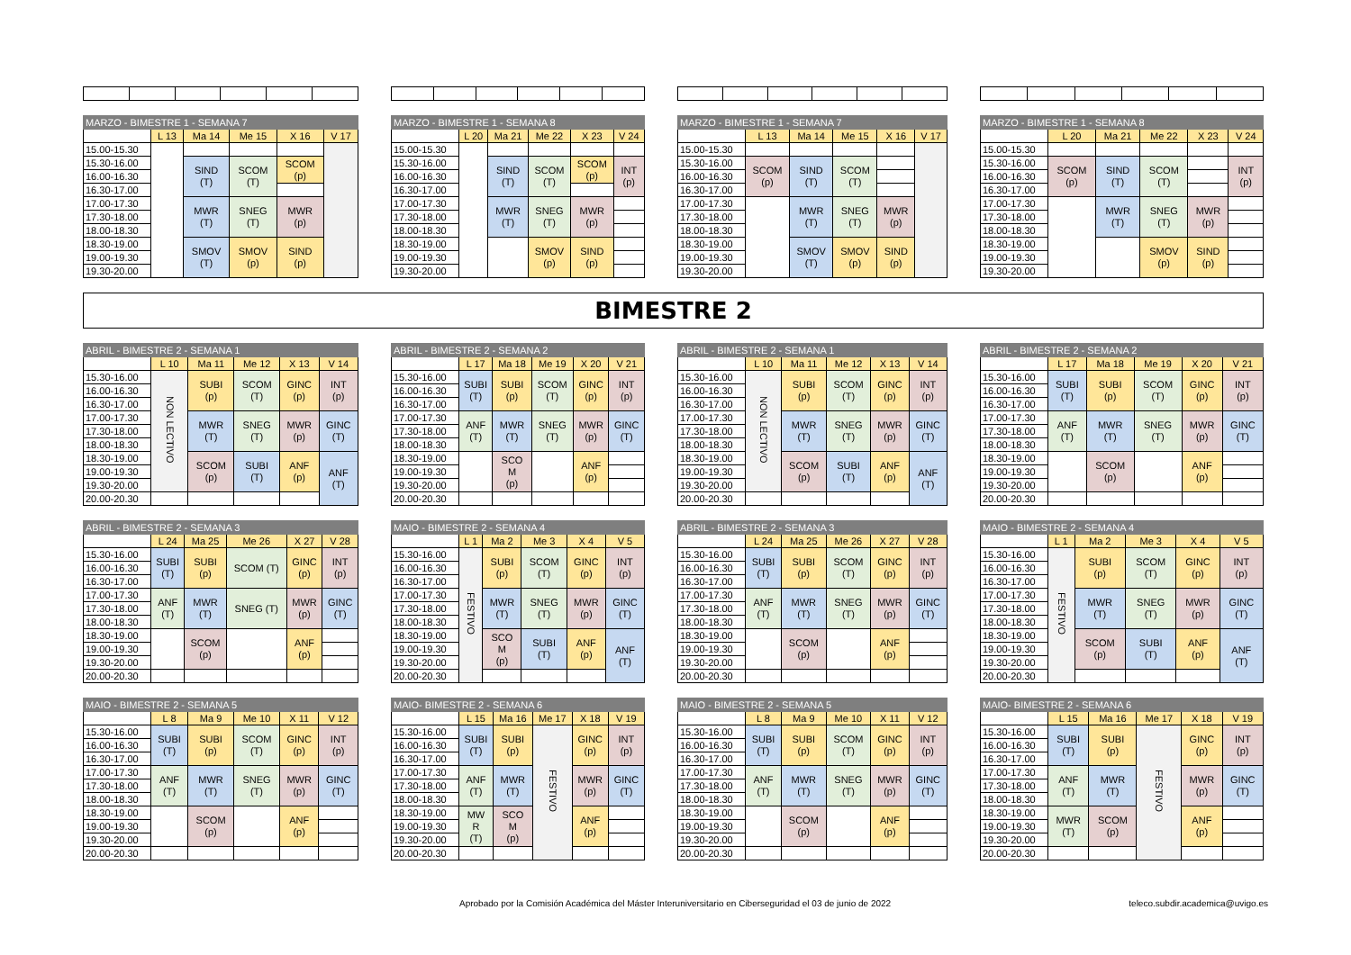| MARZO - BIMESTRE 1 - SEMANA 7 | | | | | |
| --- | --- | --- | --- | --- | --- |
| | L 13 | Ma 14 | Me 15 | X 16 | V 17 |
| 15.00-15.30 | | | | | |
| 15.30-16.00 | | SIND (T) | SCOM (T) | SCOM (p) | |
| 16.00-16.30 | | | | | |
| 16.30-17.00 | | | | | |
| 17.00-17.30 | | MWR (T) | SNEG (T) | MWR (p) | |
| 17.30-18.00 | | | | | |
| 18.00-18.30 | | | | | |
| 18.30-19.00 | | SMOV (T) | SMOV (p) | SIND (p) | |
| 19.00-19.30 | | | | | |
| 19.30-20.00 | | | | | |
| MARZO - BIMESTRE 1 - SEMANA 8 | | | | | |
| --- | --- | --- | --- | --- | --- |
| | L 20 | Ma 21 | Me 22 | X 23 | V 24 |
| 15.00-15.30 | | | | | |
| 15.30-16.00 | | SIND (T) | SCOM (T) | SCOM (p) | INT (p) |
| 16.00-16.30 | | | | | |
| 16.30-17.00 | | | | | |
| 17.00-17.30 | | MWR (T) | SNEG (T) | MWR (p) | |
| 17.30-18.00 | | | | | |
| 18.00-18.30 | | | | | |
| 18.30-19.00 | | | SMOV (p) | SIND (p) | |
| 19.00-19.30 | | | | | |
| 19.30-20.00 | | | | | |
| MARZO - BIMESTRE 1 - SEMANA 7 | | | | | |
| --- | --- | --- | --- | --- | --- |
| | L 13 | Ma 14 | Me 15 | X 16 | V 17 |
| 15.00-15.30 | | | | | |
| 15.30-16.00 | SCOM (p) | SIND (T) | SCOM (T) | | |
| 16.00-16.30 | | | | | |
| 16.30-17.00 | | | | | |
| 17.00-17.30 | | MWR (T) | SNEG (T) | MWR (p) | |
| 17.30-18.00 | | | | | |
| 18.00-18.30 | | | | | |
| 18.30-19.00 | | SMOV (T) | SMOV (p) | SIND (p) | |
| 19.00-19.30 | | | | | |
| 19.30-20.00 | | | | | |
| MARZO - BIMESTRE 1 - SEMANA 8 | | | | | |
| --- | --- | --- | --- | --- | --- |
| | L 20 | Ma 21 | Me 22 | X 23 | V 24 |
| 15.00-15.30 | | | | | |
| 15.30-16.00 | SCOM (p) | SIND (T) | SCOM (T) | | INT (p) |
| 16.00-16.30 | | | | | |
| 16.30-17.00 | | | | | |
| 17.00-17.30 | | MWR (T) | SNEG (T) | MWR (p) | |
| 17.30-18.00 | | | | | |
| 18.00-18.30 | | | | | |
| 18.30-19.00 | | | SMOV (p) | SIND (p) | |
| 19.00-19.30 | | | | | |
| 19.30-20.00 | | | | | |
BIMESTRE 2
| ABRIL - BIMESTRE 2 - SEMANA 1 | | | | | |
| --- | --- | --- | --- | --- | --- |
| | L 10 | Ma 11 | Me 12 | X 13 | V 14 |
| 15.30-16.00 | NON LECTIVO | SUBI (p) | SCOM (T) | GINC (p) | INT (p) |
| 16.00-16.30 | | | | | |
| 16.30-17.00 | | | | | |
| 17.00-17.30 | | MWR (T) | SNEG (T) | MWR (p) | GINC (T) |
| 17.30-18.00 | | | | | |
| 18.00-18.30 | | | | | |
| 18.30-19.00 | | SCOM (p) | SUBI (T) | ANF (p) | ANF (T) |
| 19.00-19.30 | | | | | |
| 19.30-20.00 | | | | | |
| 20.00-20.30 | | | | | |
| ABRIL - BIMESTRE 2 - SEMANA 2 | | | | | |
| --- | --- | --- | --- | --- | --- |
| | L 17 | Ma 18 | Me 19 | X 20 | V 21 |
| 15.30-16.00 | SUBI (T) | SUBI (p) | SCOM (T) | GINC (p) | INT (p) |
| 16.00-16.30 | | | | | |
| 16.30-17.00 | | | | | |
| 17.00-17.30 | ANF (T) | MWR (T) | SNEG (T) | MWR (p) | GINC (T) |
| 17.30-18.00 | | | | | |
| 18.00-18.30 | | | | | |
| 18.30-19.00 | | SCO M (p) | | ANF (p) | |
| 19.00-19.30 | | | | | |
| 19.30-20.00 | | | | | |
| 20.00-20.30 | | | | | |
| ABRIL - BIMESTRE 2 - SEMANA 1 | | | | | |
| --- | --- | --- | --- | --- | --- |
| | L 10 | Ma 11 | Me 12 | X 13 | V 14 |
| 15.30-16.00 | NON LECTIVO | SUBI (p) | SCOM (T) | GINC (p) | INT (p) |
| 16.00-16.30 | | | | | |
| 16.30-17.00 | | | | | |
| 17.00-17.30 | | MWR (T) | SNEG (T) | MWR (p) | GINC (T) |
| 17.30-18.00 | | | | | |
| 18.00-18.30 | | | | | |
| 18.30-19.00 | | SCOM (p) | SUBI (T) | ANF (p) | ANF (T) |
| 19.00-19.30 | | | | | |
| 19.30-20.00 | | | | | |
| 20.00-20.30 | | | | | |
| ABRIL - BIMESTRE 2 - SEMANA 2 | | | | | |
| --- | --- | --- | --- | --- | --- |
| | L 17 | Ma 18 | Me 19 | X 20 | V 21 |
| 15.30-16.00 | SUBI (T) | SUBI (p) | SCOM (T) | GINC (p) | INT (p) |
| 16.00-16.30 | | | | | |
| 16.30-17.00 | | | | | |
| 17.00-17.30 | ANF (T) | MWR (T) | SNEG (T) | MWR (p) | GINC (T) |
| 17.30-18.00 | | | | | |
| 18.00-18.30 | | | | | |
| 18.30-19.00 | | SCOM (p) | | ANF (p) | |
| 19.00-19.30 | | | | | |
| 19.30-20.00 | | | | | |
| 20.00-20.30 | | | | | |
| ABRIL - BIMESTRE 2 - SEMANA 3 | | | | | |
| --- | --- | --- | --- | --- | --- |
| | L 24 | Ma 25 | Me 26 | X 27 | V 28 |
| 15.30-16.00 | SUBI (T) | SUBI (p) | SCOM (T) | GINC (p) | INT (p) |
| 16.00-16.30 | | | | | |
| 16.30-17.00 | | | | | |
| 17.00-17.30 | ANF (T) | MWR (T) | SNEG (T) | MWR (p) | GINC (T) |
| 17.30-18.00 | | | | | |
| 18.00-18.30 | | | | | |
| 18.30-19.00 | | SCOM (p) | | ANF (p) | |
| 19.00-19.30 | | | | | |
| 19.30-20.00 | | | | | |
| 20.00-20.30 | | | | | |
| MAIO - BIMESTRE 2 - SEMANA 4 | | | | | |
| --- | --- | --- | --- | --- | --- |
| | L 1 | Ma 2 | Me 3 | X 4 | V 5 |
| 15.30-16.00 | FESTIVO | SUBI (p) | SCOM (T) | GINC (p) | INT (p) |
| 16.00-16.30 | | | | | |
| 16.30-17.00 | | | | | |
| 17.00-17.30 | | MWR (T) | SNEG (T) | MWR (p) | GINC (T) |
| 17.30-18.00 | | | | | |
| 18.00-18.30 | | | | | |
| 18.30-19.00 | | SCO M (p) | SUBI (T) | ANF (p) | ANF (T) |
| 19.00-19.30 | | | | | |
| 19.30-20.00 | | | | | |
| 20.00-20.30 | | | | | |
| ABRIL - BIMESTRE 2 - SEMANA 3 | | | | | |
| --- | --- | --- | --- | --- | --- |
| | L 24 | Ma 25 | Me 26 | X 27 | V 28 |
| 15.30-16.00 | SUBI (T) | SUBI (p) | SCOM (T) | GINC (p) | INT (p) |
| 16.00-16.30 | | | | | |
| 16.30-17.00 | | | | | |
| 17.00-17.30 | ANF (T) | MWR (T) | SNEG (T) | MWR (p) | GINC (T) |
| 17.30-18.00 | | | | | |
| 18.00-18.30 | | | | | |
| 18.30-19.00 | | SCOM (p) | | ANF (p) | |
| 19.00-19.30 | | | | | |
| 19.30-20.00 | | | | | |
| 20.00-20.30 | | | | | |
| MAIO - BIMESTRE 2 - SEMANA 4 | | | | | |
| --- | --- | --- | --- | --- | --- |
| | L 1 | Ma 2 | Me 3 | X 4 | V 5 |
| 15.30-16.00 | FESTIVO | SUBI (p) | SCOM (T) | GINC (p) | INT (p) |
| 16.00-16.30 | | | | | |
| 16.30-17.00 | | | | | |
| 17.00-17.30 | | MWR (T) | SNEG (T) | MWR (p) | GINC (T) |
| 17.30-18.00 | | | | | |
| 18.00-18.30 | | | | | |
| 18.30-19.00 | | SCOM (p) | SUBI (T) | ANF (p) | ANF (T) |
| 19.00-19.30 | | | | | |
| 19.30-20.00 | | | | | |
| 20.00-20.30 | | | | | |
| MAIO - BIMESTRE 2 - SEMANA 5 | | | | | |
| --- | --- | --- | --- | --- | --- |
| | L 8 | Ma 9 | Me 10 | X 11 | V 12 |
| 15.30-16.00 | SUBI (T) | SUBI (p) | SCOM (T) | GINC (p) | INT (p) |
| 16.00-16.30 | | | | | |
| 16.30-17.00 | | | | | |
| 17.00-17.30 | ANF (T) | MWR (T) | SNEG (T) | MWR (p) | GINC (T) |
| 17.30-18.00 | | | | | |
| 18.00-18.30 | | | | | |
| 18.30-19.00 | | SCOM (p) | | ANF (p) | |
| 19.00-19.30 | | | | | |
| 19.30-20.00 | | | | | |
| 20.00-20.30 | | | | | |
| MAIO- BIMESTRE 2 - SEMANA 6 | | | | | |
| --- | --- | --- | --- | --- | --- |
| | L 15 | Ma 16 | Me 17 | X 18 | V 19 |
| 15.30-16.00 | SUBI (T) | SUBI (p) | FESTIVO | GINC (p) | INT (p) |
| 16.00-16.30 | | | | | |
| 16.30-17.00 | | | | | |
| 17.00-17.30 | ANF (T) | MWR (T) | | MWR (p) | GINC (T) |
| 17.30-18.00 | | | | | |
| 18.00-18.30 | | | | | |
| 18.30-19.00 | MW R (T) | SCO M (p) | | ANF (p) | |
| 19.00-19.30 | | | | | |
| 19.30-20.00 | | | | | |
| 20.00-20.30 | | | | | |
| MAIO - BIMESTRE 2 - SEMANA 5 | | | | | |
| --- | --- | --- | --- | --- | --- |
| | L 8 | Ma 9 | Me 10 | X 11 | V 12 |
| 15.30-16.00 | SUBI (T) | SUBI (p) | SCOM (T) | GINC (p) | INT (p) |
| 16.00-16.30 | | | | | |
| 16.30-17.00 | | | | | |
| 17.00-17.30 | ANF (T) | MWR (T) | SNEG (T) | MWR (p) | GINC (T) |
| 17.30-18.00 | | | | | |
| 18.00-18.30 | | | | | |
| 18.30-19.00 | | SCOM (p) | | ANF (p) | |
| 19.00-19.30 | | | | | |
| 19.30-20.00 | | | | | |
| 20.00-20.30 | | | | | |
| MAIO- BIMESTRE 2 - SEMANA 6 | | | | | |
| --- | --- | --- | --- | --- | --- |
| | L 15 | Ma 16 | Me 17 | X 18 | V 19 |
| 15.30-16.00 | SUBI (T) | SUBI (p) | FESTIVO | GINC (p) | INT (p) |
| 16.00-16.30 | | | | | |
| 16.30-17.00 | | | | | |
| 17.00-17.30 | ANF (T) | MWR (T) | | MWR (p) | GINC (T) |
| 17.30-18.00 | | | | | |
| 18.00-18.30 | | | | | |
| 18.30-19.00 | MWR (T) | SCOM (p) | | ANF (p) | |
| 19.00-19.30 | | | | | |
| 19.30-20.00 | | | | | |
| 20.00-20.30 | | | | | |
Aprobado por la Comisión Académica del Máster Interuniversitario en Ciberseguridad el 03 de junio de 2022 teleco.subdir.academica@uvigo.es